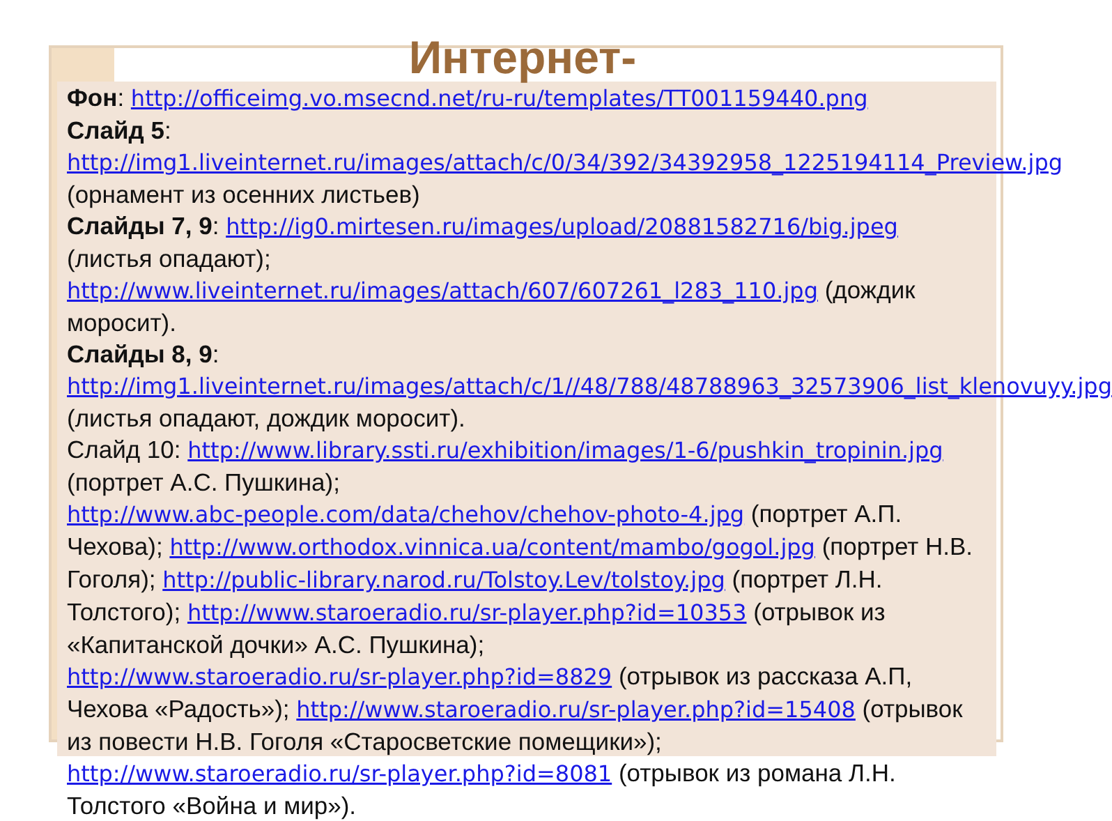Интернет-
Фон: http://officeimg.vo.msecnd.net/ru-ru/templates/TT001159440.png
Слайд 5:
http://img1.liveinternet.ru/images/attach/c/0/34/392/34392958_1225194114_Preview.jpg (орнамент из осенних листьев)
Слайды 7, 9: http://ig0.mirtesen.ru/images/upload/20881582716/big.jpeg (листья опадают); http://www.liveinternet.ru/images/attach/607/607261_l283_110.jpg (дождик моросит).
Слайды 8, 9:
http://img1.liveinternet.ru/images/attach/c/1//48/788/48788963_32573906_list_klenovuyy.jpg (листья опадают, дождик моросит).
Слайд 10: http://www.library.ssti.ru/exhibition/images/1-6/pushkin_tropinin.jpg (портрет А.С. Пушкина);
http://www.abc-people.com/data/chehov/chehov-photo-4.jpg (портрет А.П. Чехова); http://www.orthodox.vinnica.ua/content/mambo/gogol.jpg (портрет Н.В. Гоголя); http://public-library.narod.ru/Tolstoy.Lev/tolstoy.jpg (портрет Л.Н. Толстого); http://www.staroeradio.ru/sr-player.php?id=10353 (отрывок из «Капитанской дочки» А.С. Пушкина);
http://www.staroeradio.ru/sr-player.php?id=8829 (отрывок из рассказа А.П, Чехова «Радость»); http://www.staroeradio.ru/sr-player.php?id=15408 (отрывок из повести Н.В. Гоголя «Старосветские помещики»);
http://www.staroeradio.ru/sr-player.php?id=8081 (отрывок из романа Л.Н. Толстого «Война и мир»).